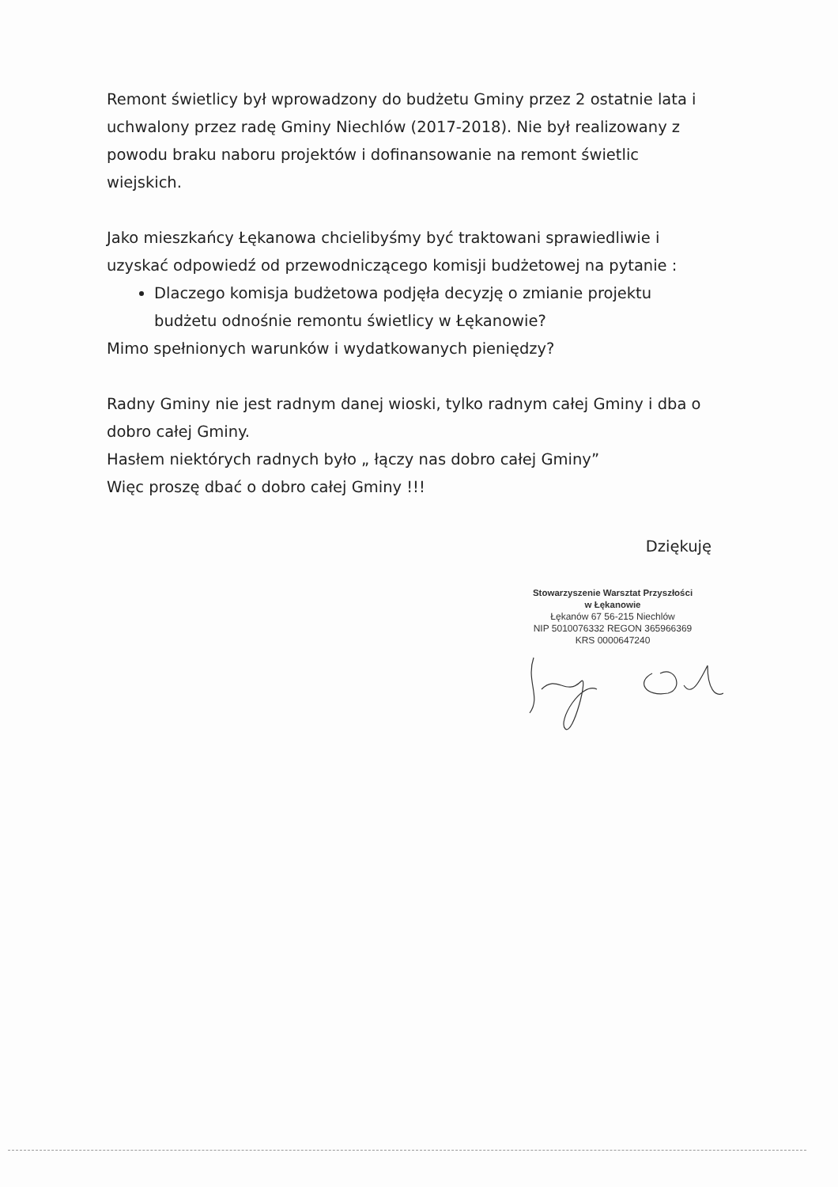Remont świetlicy był wprowadzony do budżetu Gminy przez 2 ostatnie lata i uchwalony przez radę Gminy Niechlów (2017-2018). Nie był realizowany z powodu braku naboru projektów i dofinansowanie na remont świetlic wiejskich.
Jako mieszkańcy Łękanowa chcielibyśmy być traktowani sprawiedliwie i uzyskać odpowiedź od przewodniczącego komisji budżetowej na pytanie :
Dlaczego komisja budżetowa podjęła decyzję o zmianie projektu budżetu odnośnie remontu świetlicy w Łękanowie?
Mimo spełnionych warunków i wydatkowanych pieniędzy?
Radny Gminy nie jest radnym danej wioski, tylko radnym całej Gminy i dba o dobro całej Gminy.
Hasłem niektórych radnych było „ łączy nas dobro całej Gminy”
Więc proszę dbać o dobro całej Gminy !!!
Dziękuję
Stowarzyszenie Warsztat Przyszłości
w Łękanowie
Łękanów 67 56-215 Niechlów
NIP 5010076332 REGON 365966369
KRS 0000647240